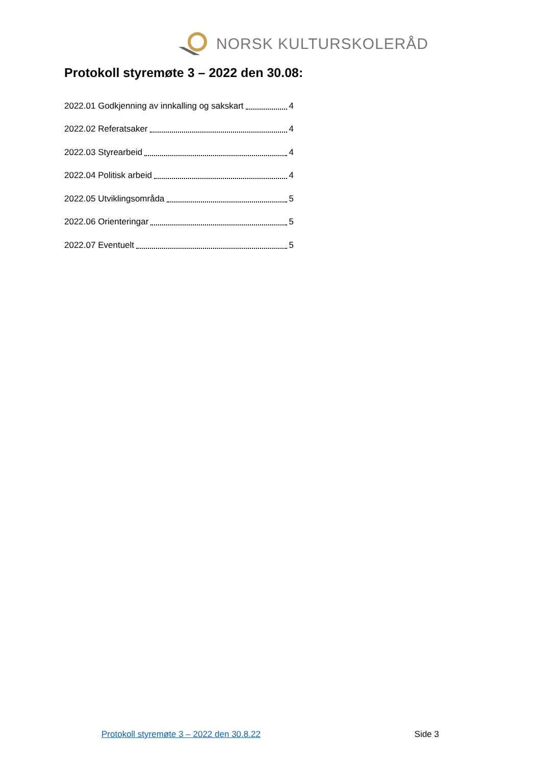NORSK KULTURSKOLERÅD
Protokoll styremøte 3 – 2022 den 30.08:
2022.01 Godkjenning av innkalling og sakskart 4
2022.02 Referatsaker 4
2022.03 Styrearbeid 4
2022.04 Politisk arbeid 4
2022.05 Utviklingsområda 5
2022.06 Orienteringar 5
2022.07 Eventuelt 5
Protokoll styremøte 3 – 2022 den 30.8.22 Side 3